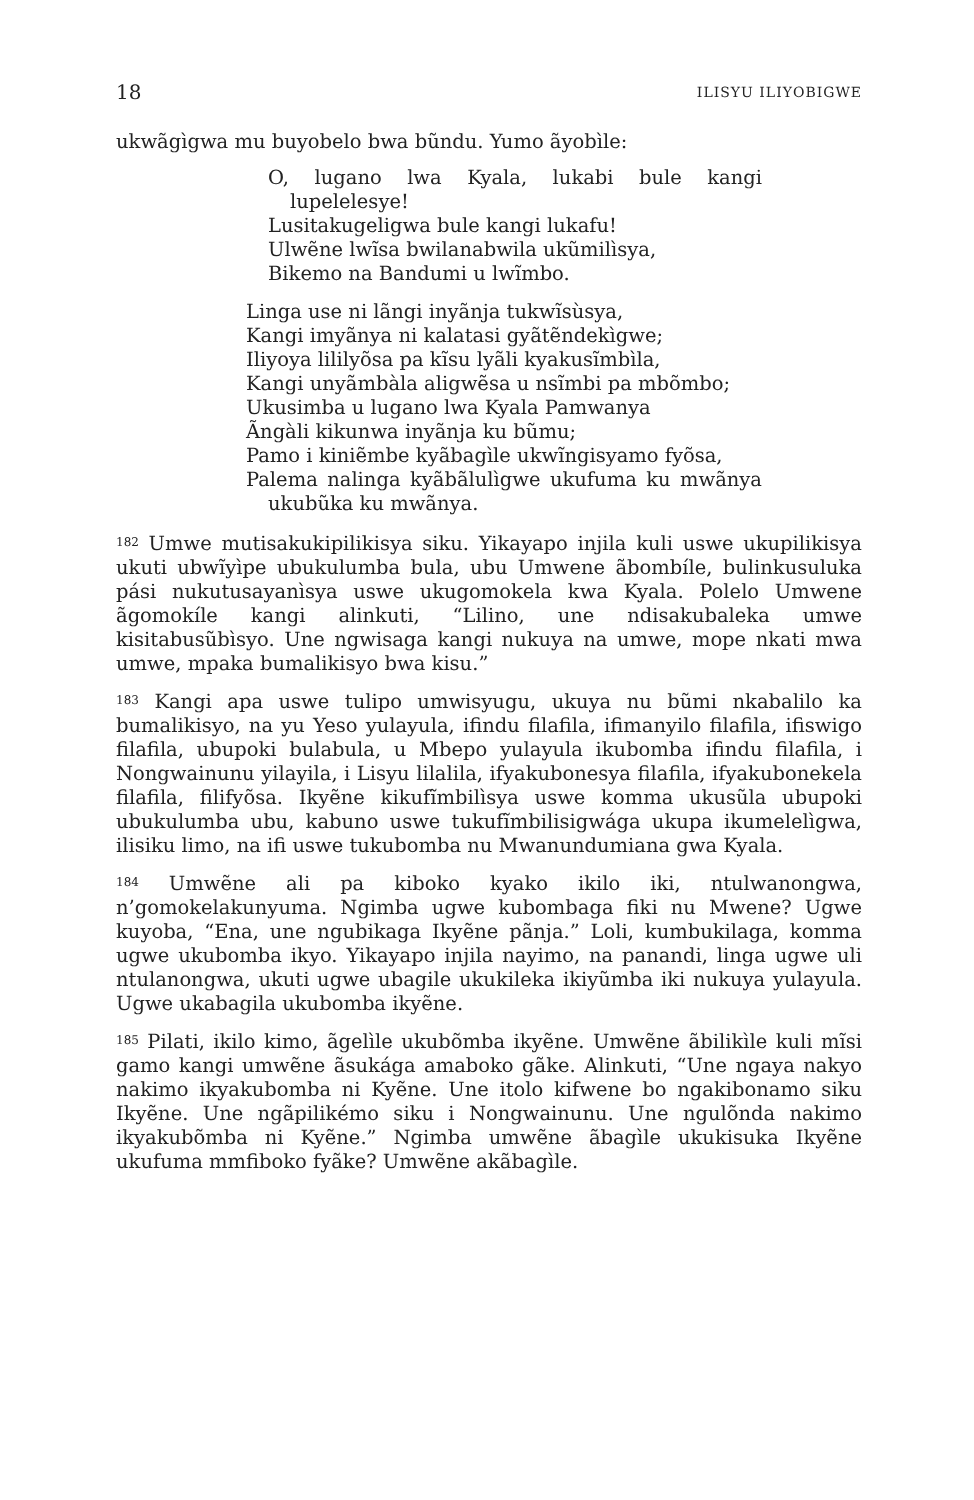18 ILISYU ILIYOBIGWE
ukwãgìgwa mu buyobelo bwa bũndu. Yumo ãyobìle:
O, lugano lwa Kyala, lukabi bule kangi lupelelesye!
Lusitakugeligwa bule kangi lukafu!
Ulwẽne lwĩsa bwilanabwila ukũmilìsya,
Bikemo na Bandumi u lwĩmbo.
Linga use ni lãngi inyãnja tukwĩsùsya,
Kangi imyãnya ni kalatasi gyãtẽndekìgwe;
Iliyoya lililyõsa pa kĩsu lyãli kyakusĩmbìla,
Kangi unyãmbàla aligwẽsa u nsĩmbi pa mbõmbo;
Ukusimba u lugano lwa Kyala Pamwanya
Ãngàli kikunwa inyãnja ku bũmu;
Pamo i kiniẽmbe kyãbagìle ukwĩngisyamo fyõsa,
Palema nalinga kyãbãlulìgwe ukufuma ku mwãnya ukubũka ku mwãnya.
<sup>182</sup> Umwe mutisakukipilikisya siku. Yikayapo injila kuli uswe ukupilikisya ukuti ubwĩyìpe ubukulumba bula, ubu Umwene ãbombíle, bulinkusuluka pási nukutusayanìsya uswe ukugomokela kwa Kyala. Polelo Umwene ãgomokíle kangi alinkuti, “Lilino, une ndisakubaleka umwe kisitabusũbìsyo. Une ngwisaga kangi nukuya na umwe, mope nkati mwa umwe, mpaka bumalikisyo bwa kisu.”
<sup>183</sup> Kangi apa uswe tulipo umwisyugu, ukuya nu bũmi nkabalilo ka bumalikisyo, na yu Yeso yulayula, ifindu filafila, ifimanyilo filafila, ifiswigo filafila, ubupoki bulabula, u Mbepo yulayula ikubomba ifindu filafila, i Nongwainunu yilayila, i Lisyu lilalila, ifyakubonesya filafila, ifyakubonekela filafila, filifyõsa. Ikyẽne kikufĩmbilìsya uswe komma ukusũla ubupoki ubukulumba ubu, kabuno uswe tukufĩmbilisigwága ukupa ikumelelìgwa, ilisiku limo, na ifi uswe tukubomba nu Mwanundumiana gwa Kyala.
<sup>184</sup> Umwẽne ali pa kiboko kyako ikilo iki, ntulwanongwa, n’gomokelakunyuma. Ngimba ugwe kubombaga fiki nu Mwene? Ugwe kuyoba, “Ena, une ngubikaga Ikyẽne pãnja.” Loli, kumbukilaga, komma ugwe ukubomba ikyo. Yikayapo injila nayimo, na panandi, linga ugwe uli ntulanongwa, ukuti ugwe ubagile ukukileka ikiyũmba iki nukuya yulayula. Ugwe ukabagila ukubomba ikyẽne.
<sup>185</sup> Pilati, ikilo kimo, ãgelìle ukubõmba ikyẽne. Umwẽne ãbilikìle kuli mĩsi gamo kangi umwẽne ãsukága amaboko gãke. Alinkuti, “Une ngaya nakyo nakimo ikyakubomba ni Kyẽne. Une itolo kifwene bo ngakibonamo siku Ikyẽne. Une ngãpilikémo siku i Nongwainunu. Une ngulõnda nakimo ikyakubõmba ni Kyẽne.” Ngimba umwẽne ãbagìle ukukisuka Ikyẽne ukufuma mmfiboko fyãke? Umwẽne akãbagìle.